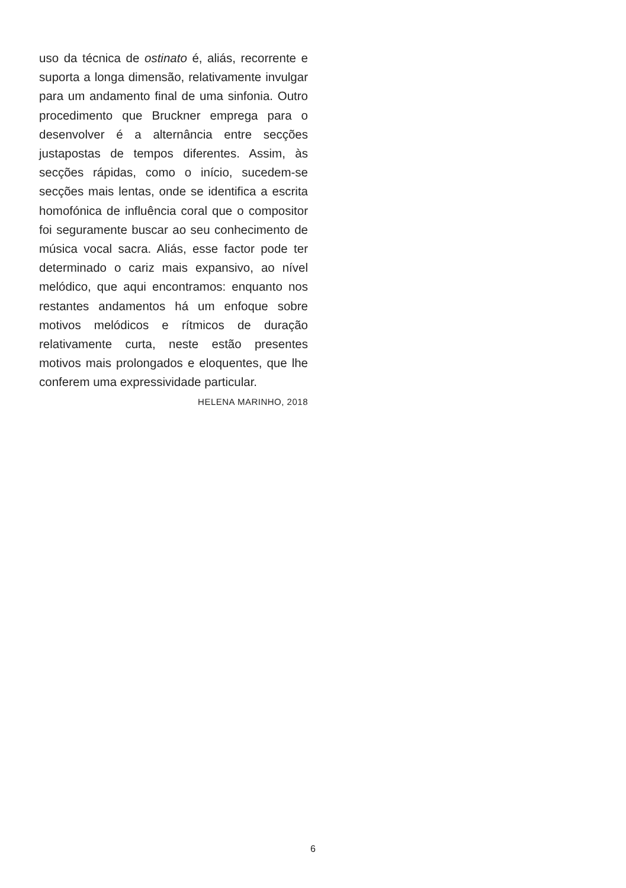uso da técnica de ostinato é, aliás, recorrente e suporta a longa dimensão, relativamente invulgar para um andamento final de uma sinfonia. Outro procedimento que Bruckner emprega para o desenvolver é a alternância entre secções justapostas de tempos diferentes. Assim, às secções rápidas, como o início, sucedem-se secções mais lentas, onde se identifica a escrita homofónica de influência coral que o compositor foi seguramente buscar ao seu conhecimento de música vocal sacra. Aliás, esse factor pode ter determinado o cariz mais expansivo, ao nível melódico, que aqui encontramos: enquanto nos restantes andamentos há um enfoque sobre motivos melódicos e rítmicos de duração relativamente curta, neste estão presentes motivos mais prolongados e eloquentes, que lhe conferem uma expressividade particular.
HELENA MARINHO, 2018
6